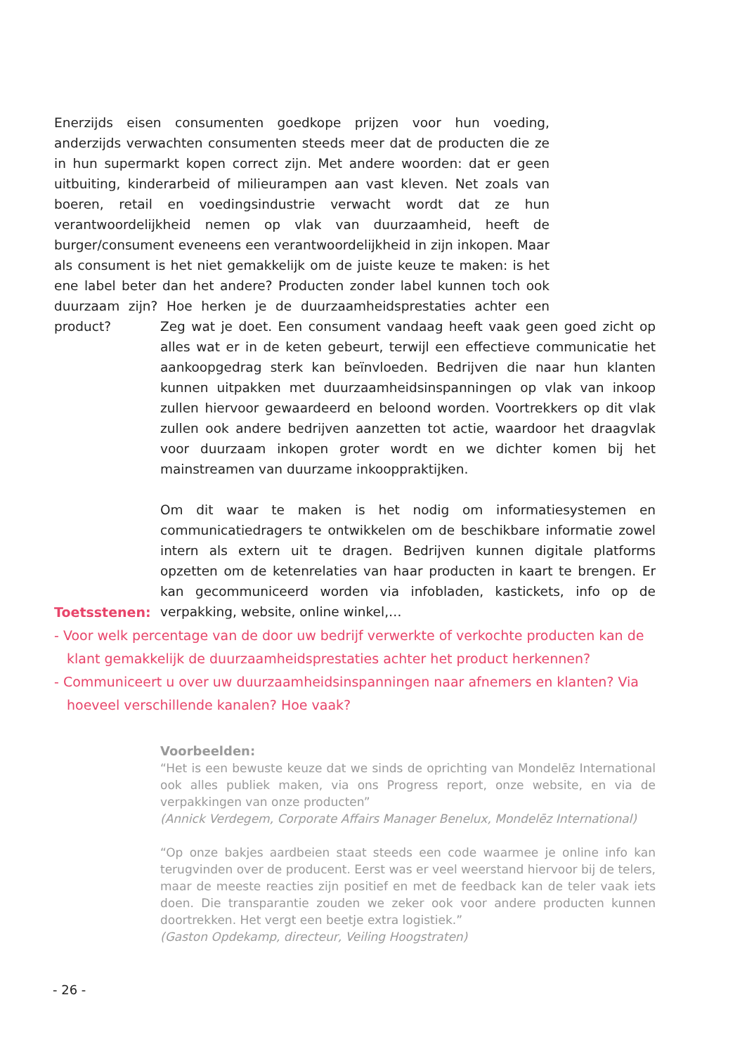Enerzijds eisen consumenten goedkope prijzen voor hun voeding, anderzijds verwachten consumenten steeds meer dat de producten die ze in hun supermarkt kopen correct zijn. Met andere woorden: dat er geen uitbuiting, kinderarbeid of milieurampen aan vast kleven. Net zoals van boeren, retail en voedingsindustrie verwacht wordt dat ze hun verantwoordelijkheid nemen op vlak van duurzaamheid, heeft de burger/consument eveneens een verantwoordelijkheid in zijn inkopen. Maar als consument is het niet gemakkelijk om de juiste keuze te maken: is het ene label beter dan het andere? Producten zonder label kunnen toch ook duurzaam zijn? Hoe herken je de duurzaamheidsprestaties achter een product?
Zeg wat je doet. Een consument vandaag heeft vaak geen goed zicht op alles wat er in de keten gebeurt, terwijl een effectieve communicatie het aankoopgedrag sterk kan beïnvloeden. Bedrijven die naar hun klanten kunnen uitpakken met duurzaamheidsinspanningen op vlak van inkoop zullen hiervoor gewaardeerd en beloond worden. Voortrekkers op dit vlak zullen ook andere bedrijven aanzetten tot actie, waardoor het draagvlak voor duurzaam inkopen groter wordt en we dichter komen bij het mainstreamen van duurzame inkooppraktijken.
Om dit waar te maken is het nodig om informatiesystemen en communicatiedragers te ontwikkelen om de beschikbare informatie zowel intern als extern uit te dragen. Bedrijven kunnen digitale platforms opzetten om de ketenrelaties van haar producten in kaart te brengen. Er kan gecommuniceerd worden via infobladen, kastickets, info op de verpakking, website, online winkel,…
Toetsstenen:
- Voor welk percentage van de door uw bedrijf verwerkte of verkochte producten kan de klant gemakkelijk de duurzaamheidsprestaties achter het product herkennen?
- Communiceert u over uw duurzaamheidsinspanningen naar afnemers en klanten? Via hoeveel verschillende kanalen? Hoe vaak?
Voorbeelden:
“Het is een bewuste keuze dat we sinds de oprichting van Mondelēz International ook alles publiek maken, via ons Progress report, onze website, en via de verpakkingen van onze producten”
(Annick Verdegem, Corporate Affairs Manager Benelux, Mondelēz International)
“Op onze bakjes aardbeien staat steeds een code waarmee je online info kan terugvinden over de producent. Eerst was er veel weerstand hiervoor bij de telers, maar de meeste reacties zijn positief en met de feedback kan de teler vaak iets doen. Die transparantie zouden we zeker ook voor andere producten kunnen doortrekken. Het vergt een beetje extra logistiek.”
(Gaston Opdekamp, directeur, Veiling Hoogstraten)
- 26 -